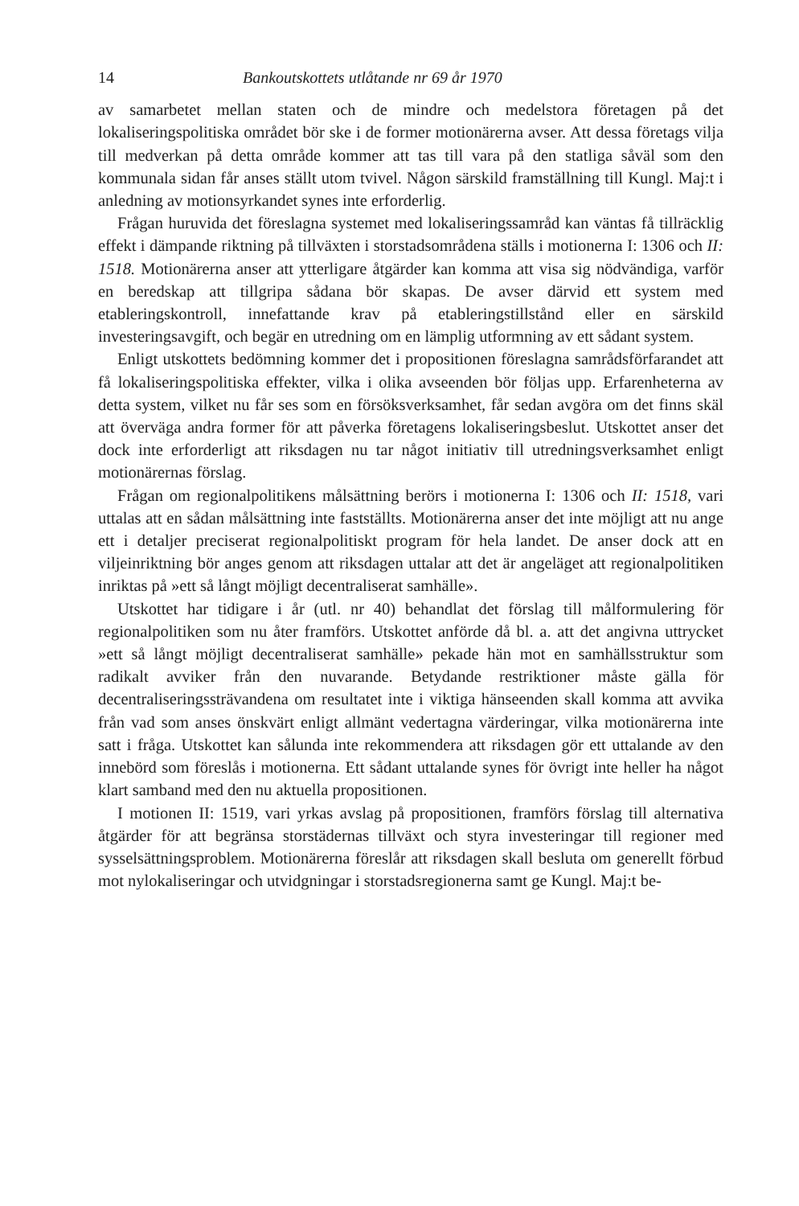14 Bankoutskottets utlåtande nr 69 år 1970
av samarbetet mellan staten och de mindre och medelstora företagen på det lokaliseringspolitiska området bör ske i de former motionärerna avser. Att dessa företags vilja till medverkan på detta område kommer att tas till vara på den statliga såväl som den kommunala sidan får anses ställt utom tvivel. Någon särskild framställning till Kungl. Maj:t i anledning av motionsyrkandet synes inte erforderlig.
Frågan huruvida det föreslagna systemet med lokaliseringssamråd kan väntas få tillräcklig effekt i dämpande riktning på tillväxten i storstadsområdena ställs i motionerna I: 1306 och II: 1518. Motionärerna anser att ytterligare åtgärder kan komma att visa sig nödvändiga, varför en beredskap att tillgripa sådana bör skapas. De avser därvid ett system med etableringskontroll, innefattande krav på etableringstillstånd eller en särskild investeringsavgift, och begär en utredning om en lämplig utformning av ett sådant system.
Enligt utskottets bedömning kommer det i propositionen föreslagna samrådsförfarandet att få lokaliseringspolitiska effekter, vilka i olika avseenden bör följas upp. Erfarenheterna av detta system, vilket nu får ses som en försöksverksamhet, får sedan avgöra om det finns skäl att överväga andra former för att påverka företagens lokaliseringsbeslut. Utskottet anser det dock inte erforderligt att riksdagen nu tar något initiativ till utredningsverksamhet enligt motionärernas förslag.
Frågan om regionalpolitikens målsättning berörs i motionerna I: 1306 och II: 1518, vari uttalas att en sådan målsättning inte fastställts. Motionärerna anser det inte möjligt att nu ange ett i detaljer preciserat regionalpolitiskt program för hela landet. De anser dock att en viljeinriktning bör anges genom att riksdagen uttalar att det är angeläget att regionalpolitiken inriktas på »ett så långt möjligt decentraliserat samhälle».
Utskottet har tidigare i år (utl. nr 40) behandlat det förslag till målformulering för regionalpolitiken som nu åter framförs. Utskottet anförde då bl. a. att det angivna uttrycket »ett så långt möjligt decentraliserat samhälle» pekade hän mot en samhällsstruktur som radikalt avviker från den nuvarande. Betydande restriktioner måste gälla för decentraliseringssträvandena om resultatet inte i viktiga hänseenden skall komma att avvika från vad som anses önskvärt enligt allmänt vedertagna värderingar, vilka motionärerna inte satt i fråga. Utskottet kan sålunda inte rekommendera att riksdagen gör ett uttalande av den innebörd som föreslås i motionerna. Ett sådant uttalande synes för övrigt inte heller ha något klart samband med den nu aktuella propositionen.
I motionen II: 1519, vari yrkas avslag på propositionen, framförs förslag till alternativa åtgärder för att begränsa storstädernas tillväxt och styra investeringar till regioner med sysselsättningsproblem. Motionärerna föreslår att riksdagen skall besluta om generellt förbud mot nylokaliseringar och utvidgningar i storstadsregionerna samt ge Kungl. Maj:t be-